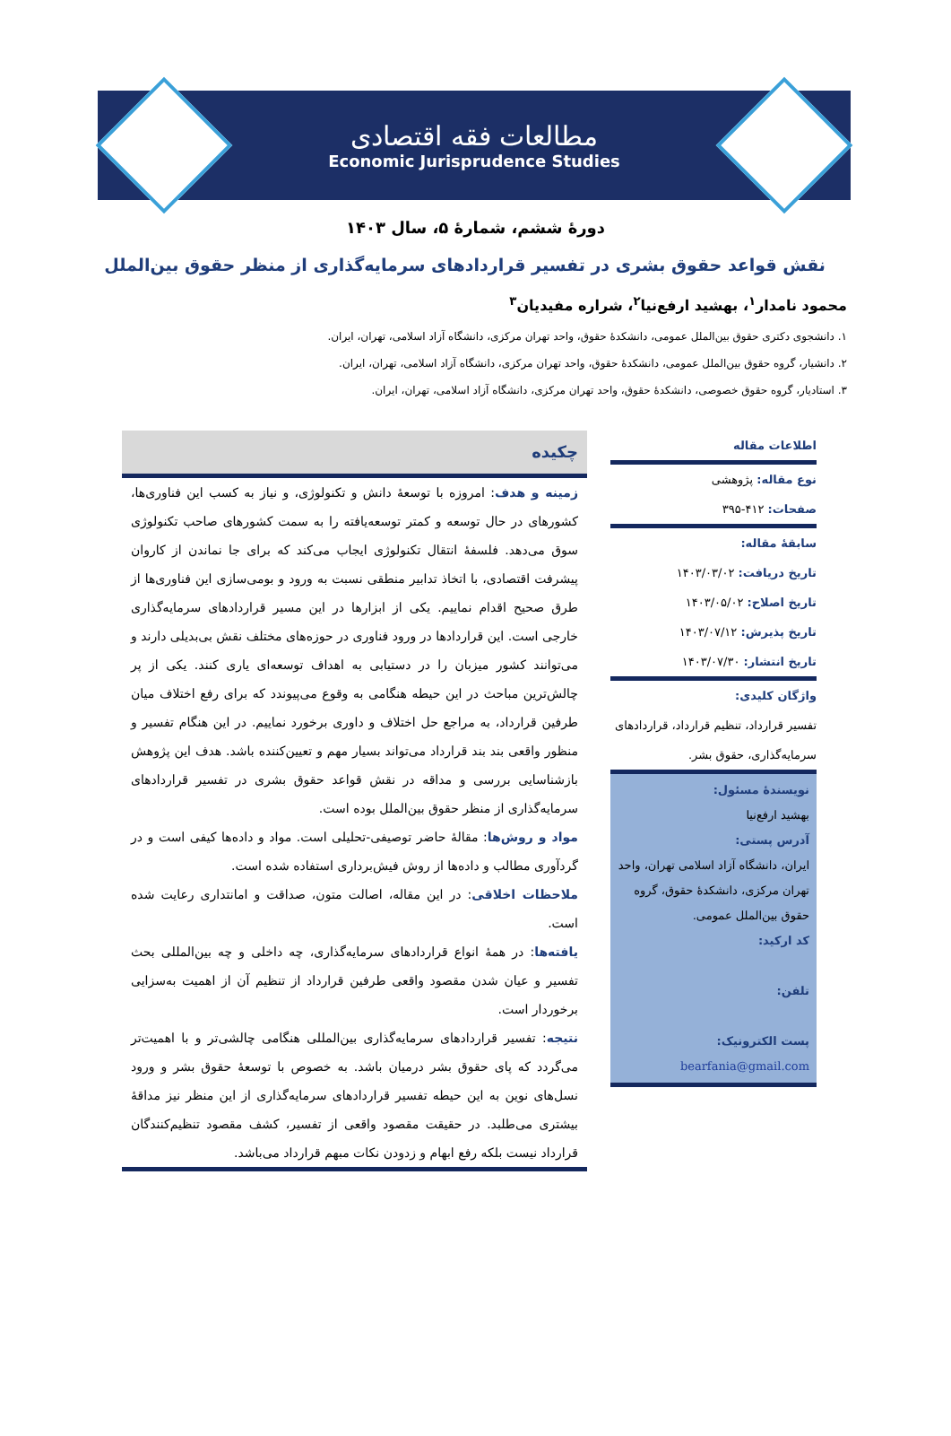مطالعات فقه اقتصادی
Economic Jurisprudence Studies
دورۀ ششم، شمارۀ ۵، سال ۱۴۰۳
نقش قواعد حقوق بشری در تفسیر قراردادهای سرمایه‌گذاری از منظر حقوق بین‌الملل
محمود نامدار<sup>۱</sup>، بهشید ارفع‌نیا<sup>۲</sup>، شراره مفیدیان<sup>۳</sup>
۱. دانشجوی دکتری حقوق بین‌الملل عمومی، دانشکدۀ حقوق، واحد تهران مرکزی، دانشگاه آزاد اسلامی، تهران، ایران.
۲. دانشیار، گروه حقوق بین‌الملل عمومی، دانشکدۀ حقوق، واحد تهران مرکزی، دانشگاه آزاد اسلامی، تهران، ایران.
۳. استادیار، گروه حقوق خصوصی، دانشکدۀ حقوق، واحد تهران مرکزی، دانشگاه آزاد اسلامی، تهران، ایران.
اطلاعات مقاله
نوع مقاله: پژوهشی
صفحات: ۴۱۲-۳۹۵
سابقۀ مقاله:
تاریخ دریافت: ۱۴۰۳/۰۳/۰۲
تاریخ اصلاح: ۱۴۰۳/۰۵/۰۲
تاریخ پذیرش: ۱۴۰۳/۰۷/۱۲
تاریخ انتشار: ۱۴۰۳/۰۷/۳۰
واژگان کلیدی:
تفسیر قرارداد، تنظیم قرارداد، قراردادهای سرمایه‌گذاری، حقوق بشر.
نویسندۀ مسئول:
بهشید ارفع‌نیا
آدرس پستی:
ایران، دانشگاه آزاد اسلامی تهران، واحد تهران مرکزی، دانشکدۀ حقوق، گروه حقوق بین‌الملل عمومی.
کد ارکید:
تلفن:
پست الکترونیک:
bearfania@gmail.com
چکیده
زمینه و هدف: امروزه با توسعۀ دانش و تکنولوژی، و نیاز به کسب این فناوری‌ها، کشورهای در حال توسعه و کمتر توسعه‌یافته را به سمت کشورهای صاحب تکنولوژی سوق می‌دهد. فلسفۀ انتقال تکنولوژی ایجاب می‌کند که برای جا نماندن از کاروان پیشرفت اقتصادی، با اتخاذ تدابیر منطقی نسبت به ورود و بومی‌سازی این فناوری‌ها از طرق صحیح اقدام نماییم. یکی از ابزارها در این مسیر قراردادهای سرمایه‌گذاری خارجی است. این قراردادها در ورود فناوری در حوزه‌های مختلف نقش بی‌بدیلی دارند و می‌توانند کشور میزبان را در دستیابی به اهداف توسعه‌ای یاری کنند. یکی از پر چالش‌ترین مباحث در این حیطه هنگامی به وقوع می‌پیوندد که برای رفع اختلاف میان طرفین قرارداد، به مراجع حل اختلاف و داوری برخورد نماییم. در این هنگام تفسیر و منظور واقعی بند بند قرارداد می‌تواند بسیار مهم و تعیین‌کننده باشد. هدف این پژوهش بازشناسایی بررسی و مداقه در نقش قواعد حقوق بشری در تفسیر قراردادهای سرمایه‌گذاری از منظر حقوق بین‌الملل بوده است.
مواد و روش‌ها: مقالۀ حاضر توصیفی-تحلیلی است. مواد و داده‌ها کیفی است و در گردآوری مطالب و داده‌ها از روش فیش‌برداری استفاده شده است.
ملاحظات اخلاقی: در این مقاله، اصالت متون، صداقت و امانتداری رعایت شده است.
یافته‌ها: در همۀ انواع قراردادهای سرمایه‌گذاری، چه داخلی و چه بین‌المللی بحث تفسیر و عیان شدن مقصود واقعی طرفین قرارداد از تنظیم آن از اهمیت به‌سزایی برخوردار است.
نتیجه: تفسیر قراردادهای سرمایه‌گذاری بین‌المللی هنگامی چالشی‌تر و با اهمیت‌تر می‌گردد که پای حقوق بشر درمیان باشد. به خصوص با توسعۀ حقوق بشر و ورود نسل‌های نوین به این حیطه تفسیر قراردادهای سرمایه‌گذاری از این منظر نیز مداقۀ بیشتری می‌طلبد. در حقیقت مقصود واقعی از تفسیر، کشف مقصود تنظیم‌کنندگان قرارداد نیست بلکه رفع ابهام و زدودن نکات مبهم قرارداد می‌باشد.